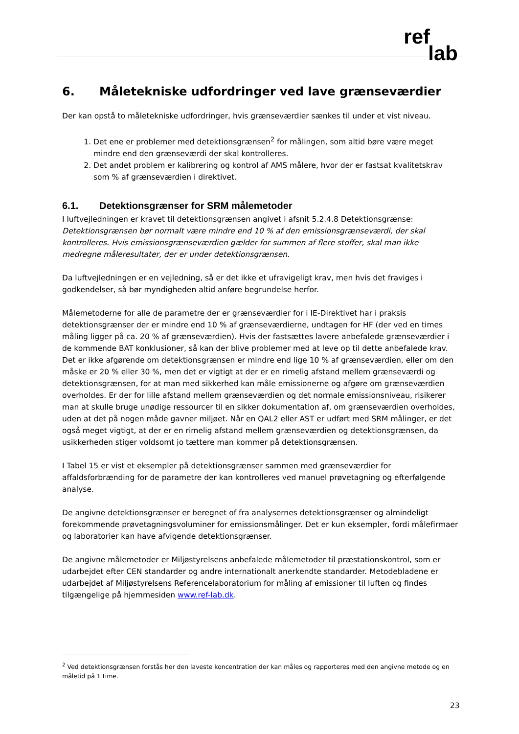ref
lab
6. Måletekniske udfordringer ved lave grænseværdier
Der kan opstå to måletekniske udfordringer, hvis grænseværdier sænkes til under et vist niveau.
1. Det ene er problemer med detektionsgrænsen<sup>2</sup> for målingen, som altid børe være meget mindre end den grænseværdi der skal kontrolleres.
2. Det andet problem er kalibrering og kontrol af AMS målere, hvor der er fastsat kvalitetskrav som % af grænseværdien i direktivet.
6.1. Detektionsgrænser for SRM målemetoder
I luftvejledningen er kravet til detektionsgrænsen angivet i afsnit 5.2.4.8 Detektionsgrænse: Detektionsgrænsen bør normalt være mindre end 10 % af den emissionsgrænseværdi, der skal kontrolleres. Hvis emissionsgrænseværdien gælder for summen af flere stoffer, skal man ikke medregne måleresultater, der er under detektionsgrænsen.
Da luftvejledningen er en vejledning, så er det ikke et ufravigeligt krav, men hvis det fraviges i godkendelser, så bør myndigheden altid anføre begrundelse herfor.
Målemetoderne for alle de parametre der er grænseværdier for i IE-Direktivet har i praksis detektionsgrænser der er mindre end 10 % af grænseværdierne, undtagen for HF (der ved en times måling ligger på ca. 20 % af grænseværdien). Hvis der fastsættes lavere anbefalede grænseværdier i de kommende BAT konklusioner, så kan der blive problemer med at leve op til dette anbefalede krav. Det er ikke afgørende om detektionsgrænsen er mindre end lige 10 % af grænseværdien, eller om den måske er 20 % eller 30 %, men det er vigtigt at der er en rimelig afstand mellem grænseværdi og detektionsgrænsen, for at man med sikkerhed kan måle emissionerne og afgøre om grænseværdien overholdes. Er der for lille afstand mellem grænseværdien og det normale emissionsniveau, risikerer man at skulle bruge unødige ressourcer til en sikker dokumentation af, om grænseværdien overholdes, uden at det på nogen måde gavner miljøet. Når en QAL2 eller AST er udført med SRM målinger, er det også meget vigtigt, at der er en rimelig afstand mellem grænseværdien og detektionsgrænsen, da usikkerheden stiger voldsomt jo tættere man kommer på detektionsgrænsen.
I Tabel 15 er vist et eksempler på detektionsgrænser sammen med grænseværdier for affaldsforbrænding for de parametre der kan kontrolleres ved manuel prøvetagning og efterfølgende analyse.
De angivne detektionsgrænser er beregnet of fra analysernes detektionsgrænser og almindeligt forekommende prøvetagningsvoluminer for emissionsmålinger. Det er kun eksempler, fordi målefirmaer og laboratorier kan have afvigende detektionsgrænser.
De angivne målemetoder er Miljøstyrelsens anbefalede målemetoder til præstationskontrol, som er udarbejdet efter CEN standarder og andre internationalt anerkendte standarder. Metodebladene er udarbejdet af Miljøstyrelsens Referencelaboratorium for måling af emissioner til luften og findes tilgængelige på hjemmesiden www.ref-lab.dk.
<sup>2</sup> Ved detektionsgrænsen forstås her den laveste koncentration der kan måles og rapporteres med den angivne metode og en måletid på 1 time.
23